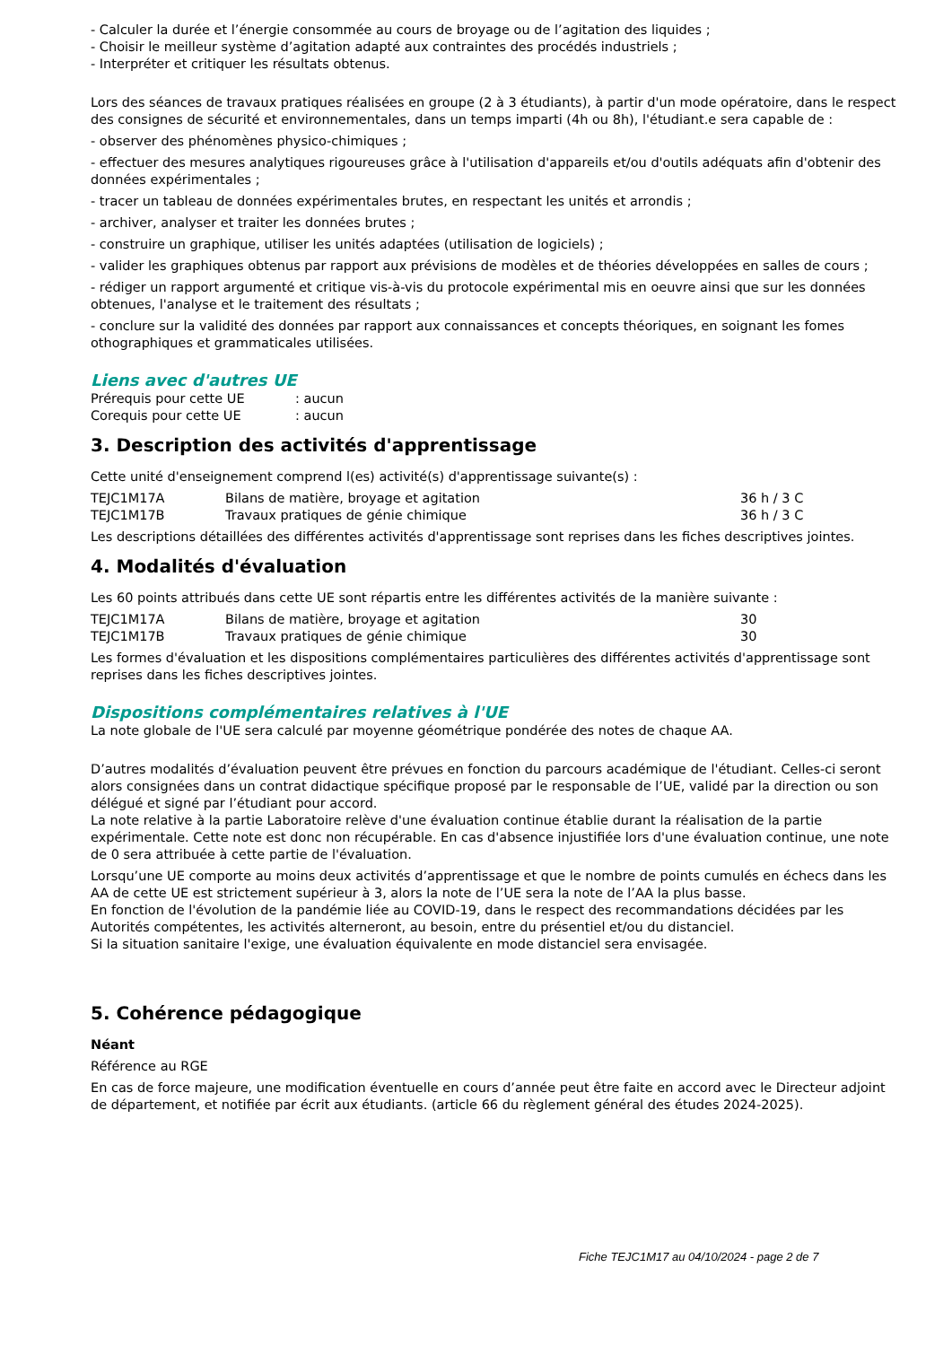- Calculer la durée et l’énergie consommée au cours de broyage ou de l’agitation des liquides ;
- Choisir le meilleur système d’agitation adapté aux contraintes des procédés industriels ;
- Interpréter et critiquer les résultats obtenus.
Lors des séances de travaux pratiques réalisées en groupe (2 à 3 étudiants), à partir d'un mode opératoire, dans le respect des consignes de sécurité et environnementales, dans un temps imparti (4h ou 8h), l'étudiant.e sera capable de :
- observer des phénomènes physico-chimiques ;
- effectuer des mesures analytiques rigoureuses grâce à l'utilisation d'appareils et/ou d'outils adéquats afin d'obtenir des données expérimentales ;
- tracer un tableau de données expérimentales brutes, en respectant les unités et arrondis ;
- archiver, analyser et traiter les données brutes ;
- construire un graphique, utiliser les unités adaptées (utilisation de logiciels) ;
- valider les graphiques obtenus par rapport aux prévisions de modèles et de théories développées en salles de cours ;
- rédiger un rapport argumenté et critique vis-à-vis du protocole expérimental mis en oeuvre ainsi que sur les données obtenues, l'analyse et le traitement des résultats ;
- conclure sur la validité des données par rapport aux connaissances et concepts théoriques, en soignant les fomes othographiques et grammaticales utilisées.
Liens avec d'autres UE
| Prérequis pour cette UE | : aucun |
| Corequis pour cette UE | : aucun |
3. Description des activités d'apprentissage
Cette unité d'enseignement comprend l(es) activité(s) d'apprentissage suivante(s) :
| TEJC1M17A | Bilans de matière, broyage et agitation | 36 h / 3 C |
| TEJC1M17B | Travaux pratiques de génie chimique | 36 h / 3 C |
Les descriptions détaillées des différentes activités d'apprentissage sont reprises dans les fiches descriptives jointes.
4. Modalités d'évaluation
Les 60 points attribués dans cette UE sont répartis entre les différentes activités de la manière suivante :
| TEJC1M17A | Bilans de matière, broyage et agitation | 30 |
| TEJC1M17B | Travaux pratiques de génie chimique | 30 |
Les formes d'évaluation et les dispositions complémentaires particulières des différentes activités d'apprentissage sont reprises dans les fiches descriptives jointes.
Dispositions complémentaires relatives à l'UE
La note globale de l'UE sera calculé par moyenne géométrique pondérée des notes de chaque AA.
D’autres modalités d’évaluation peuvent être prévues en fonction du parcours académique de l'étudiant. Celles-ci seront alors consignées dans un contrat didactique spécifique proposé par le responsable de l’UE, validé par la direction ou son délégué et signé par l’étudiant pour accord.
La note relative à la partie Laboratoire relève d'une évaluation continue établie durant la réalisation de la partie expérimentale. Cette note est donc non récupérable. En cas d'absence injustifiée lors d'une évaluation continue, une note de 0 sera attribuée à cette partie de l'évaluation.
Lorsqu’une UE comporte au moins deux activités d’apprentissage et que le nombre de points cumulés en échecs dans les AA de cette UE est strictement supérieur à 3, alors la note de l’UE sera la note de l’AA la plus basse.
En fonction de l'évolution de la pandémie liée au COVID-19, dans le respect des recommandations décidées par les Autorités compétentes, les activités alterneront, au besoin, entre du présentiel et/ou du distanciel.
Si la situation sanitaire l'exige, une évaluation équivalente en mode distanciel sera envisagée.
5. Cohérence pédagogique
Néant
Référence au RGE
En cas de force majeure, une modification éventuelle en cours d’année peut être faite en accord avec le Directeur adjoint de département, et notifiée par écrit aux étudiants. (article 66 du règlement général des études 2024-2025).
Fiche TEJC1M17 au 04/10/2024 - page 2 de 7